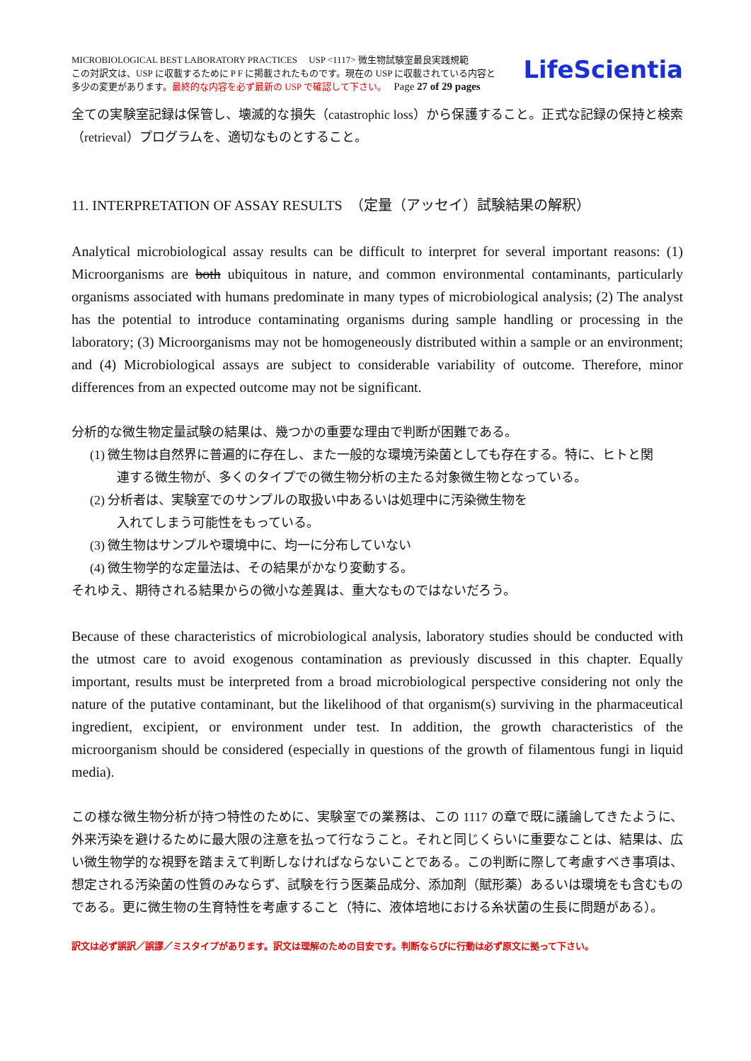MICROBIOLOGICAL BEST LABORATORY PRACTICES　 USP <1117> 微生物試験室最良実践規範
この対訳文は、USP に収載するために P F に掲載されたものです。現在の USP に収載されている内容と
多少の変更があります。最終的な内容を必ず最新の USP で確認して下さい。　 Page 27 of 29 pages
LifeScientia
全ての実験室記録は保管し、壊滅的な損失（catastrophic loss）から保護すること。正式な記録の保持と検索（retrieval）プログラムを、適切なものとすること。
11. INTERPRETATION OF ASSAY RESULTS　（定量（アッセイ）試験結果の解釈）
Analytical microbiological assay results can be difficult to interpret for several important reasons: (1) Microorganisms are both ubiquitous in nature, and common environmental contaminants, particularly organisms associated with humans predominate in many types of microbiological analysis; (2) The analyst has the potential to introduce contaminating organisms during sample handling or processing in the laboratory; (3) Microorganisms may not be homogeneously distributed within a sample or an environment; and (4) Microbiological assays are subject to considerable variability of outcome. Therefore, minor differences from an expected outcome may not be significant.
分析的な微生物定量試験の結果は、幾つかの重要な理由で判断が困難である。
(1) 微生物は自然界に普遍的に存在し、また一般的な環境汚染菌としても存在する。特に、ヒトと関
連する微生物が、多くのタイプでの微生物分析の主たる対象微生物となっている。
(2) 分析者は、実験室でのサンプルの取扱い中あるいは処理中に汚染微生物を
入れてしまう可能性をもっている。
(3) 微生物はサンプルや環境中に、均一に分布していない
(4) 微生物学的な定量法は、その結果がかなり変動する。
それゆえ、期待される結果からの微小な差異は、重大なものではないだろう。
Because of these characteristics of microbiological analysis, laboratory studies should be conducted with the utmost care to avoid exogenous contamination as previously discussed in this chapter. Equally important, results must be interpreted from a broad microbiological perspective considering not only the nature of the putative contaminant, but the likelihood of that organism(s) surviving in the pharmaceutical ingredient, excipient, or environment under test. In addition, the growth characteristics of the microorganism should be considered (especially in questions of the growth of filamentous fungi in liquid media).
この様な微生物分析が持つ特性のために、実験室での業務は、この 1117 の章で既に議論してきたように、外来汚染を避けるために最大限の注意を払って行なうこと。それと同じくらいに重要なことは、結果は、広い微生物学的な視野を踏まえて判断しなければならないことである。この判断に際して考慮すべき事項は、想定される汚染菌の性質のみならず、試験を行う医薬品成分、添加剤（賦形薬）あるいは環境をも含むものである。更に微生物の生育特性を考慮すること（特に、液体培地における糸状菌の生長に問題がある）。
訳文は必ず誤訳／誤謬／ミスタイプがあります。訳文は理解のための目安です。判断ならびに行動は必ず原文に拠って下さい。